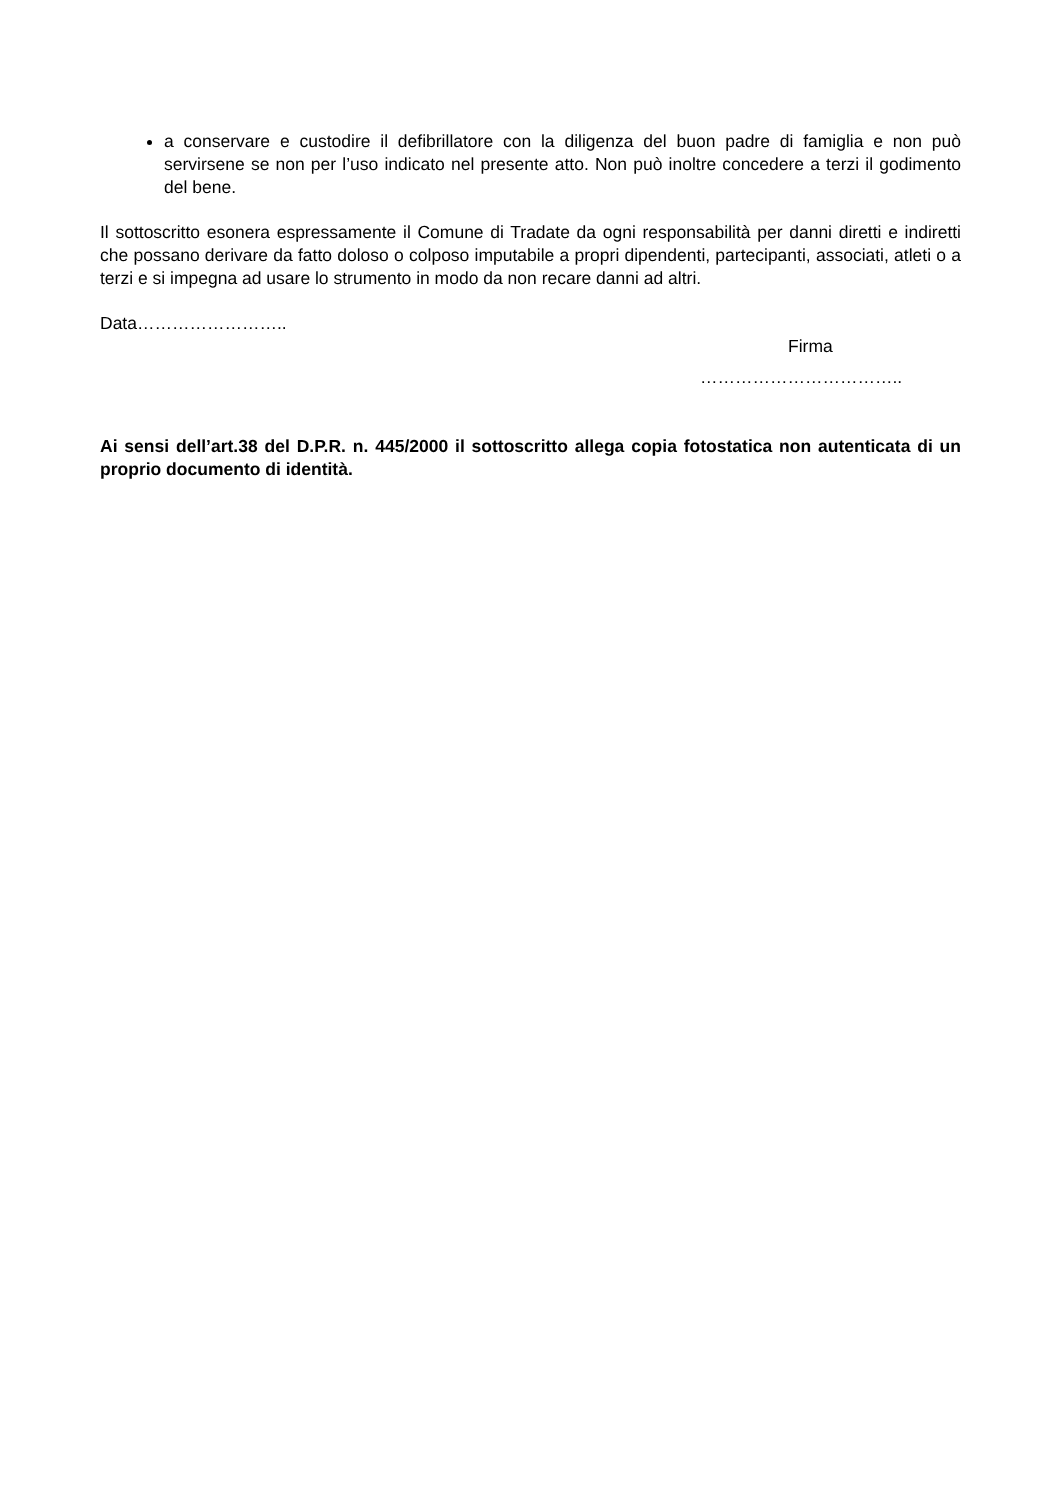a conservare e custodire il defibrillatore con la diligenza del buon padre di famiglia e non può servirsene se non per l’uso indicato nel presente atto. Non può inoltre concedere a terzi il godimento del bene.
Il sottoscritto esonera espressamente il Comune di Tradate da ogni responsabilità per danni diretti e indiretti che possano derivare da fatto doloso o colposo imputabile a propri dipendenti, partecipanti, associati, atleti o a terzi e si impegna ad usare lo strumento in modo da non recare danni ad altri.
Data……………………..
Firma
……………………………..
Ai sensi dell’art.38 del D.P.R. n. 445/2000 il sottoscritto allega copia fotostatica non autenticata di un proprio documento di identità.